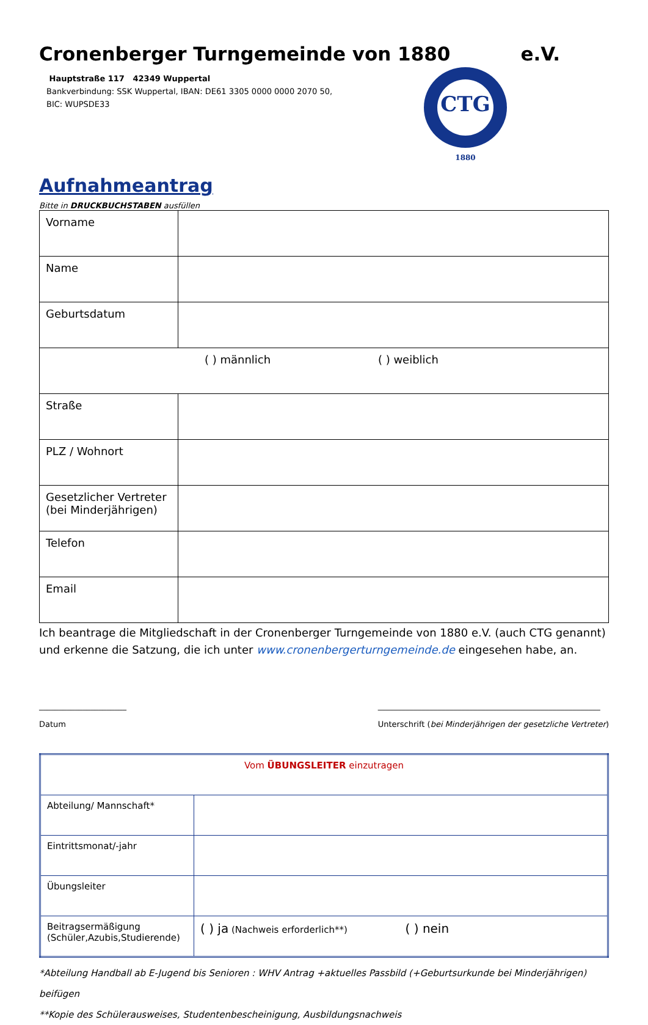Cronenberger Turngemeinde von 1880
e.V.
Hauptstraße 117 42349 Wuppertal
Bankverbindung: SSK Wuppertal, IBAN: DE61 3305 0000 0000 2070 50,
BIC: WUPSDE33
CTG
1880
Aufnahmeantrag
Bitte in DRUCKBUCHSTABEN ausfüllen
| Vorname | |
| Name | |
| Geburtsdatum | |
| ( ) männlich ( ) weiblich | |
| Straße | |
| PLZ / Wohnort | |
| Gesetzlicher Vertreter (bei Minderjährigen) | |
| Telefon | |
| Email | |
Ich beantrage die Mitgliedschaft in der Cronenberger Turngemeinde von 1880 e.V. (auch CTG genannt) und erkenne die Satzung, die ich unter www.cronenbergerturngemeinde.de eingesehen habe, an.
______________________
Datum
________________________________________________________
Unterschrift (bei Minderjährigen der gesetzliche Vertreter)
| Vom ÜBUNGSLEITER einzutragen | |
| Abteilung/ Mannschaft* | |
| Eintrittsmonat/-jahr | |
| Übungsleiter | |
| Beitragsermäßigung (Schüler,Azubis,Studierende) | ( ) ja (Nachweis erforderlich**) ( ) nein |
*Abteilung Handball ab E-Jugend bis Senioren : WHV Antrag +aktuelles Passbild (+Geburtsurkunde bei Minderjährigen) beifügen
**Kopie des Schülerausweises, Studentenbescheinigung, Ausbildungsnachweis